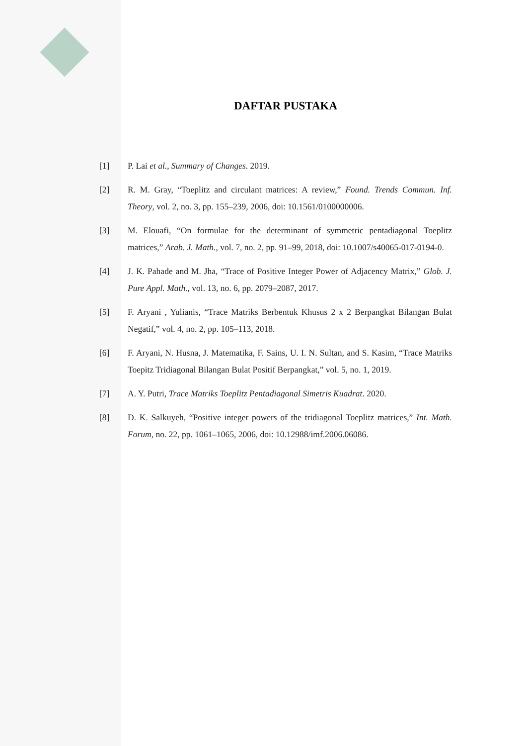DAFTAR PUSTAKA
[1] P. Lai et al., Summary of Changes. 2019.
[2] R. M. Gray, “Toeplitz and circulant matrices: A review,” Found. Trends Commun. Inf. Theory, vol. 2, no. 3, pp. 155–239, 2006, doi: 10.1561/0100000006.
[3] M. Elouafi, “On formulae for the determinant of symmetric pentadiagonal Toeplitz matrices,” Arab. J. Math., vol. 7, no. 2, pp. 91–99, 2018, doi: 10.1007/s40065-017-0194-0.
[4] J. K. Pahade and M. Jha, “Trace of Positive Integer Power of Adjacency Matrix,” Glob. J. Pure Appl. Math., vol. 13, no. 6, pp. 2079–2087, 2017.
[5] F. Aryani , Yulianis, “Trace Matriks Berbentuk Khusus 2 x 2 Berpangkat Bilangan Bulat Negatif,” vol. 4, no. 2, pp. 105–113, 2018.
[6] F. Aryani, N. Husna, J. Matematika, F. Sains, U. I. N. Sultan, and S. Kasim, “Trace Matriks Toepitz Tridiagonal Bilangan Bulat Positif Berpangkat,” vol. 5, no. 1, 2019.
[7] A. Y. Putri, Trace Matriks Toeplitz Pentadiagonal Simetris Kuadrat. 2020.
[8] D. K. Salkuyeh, “Positive integer powers of the tridiagonal Toeplitz matrices,” Int. Math. Forum, no. 22, pp. 1061–1065, 2006, doi: 10.12988/imf.2006.06086.